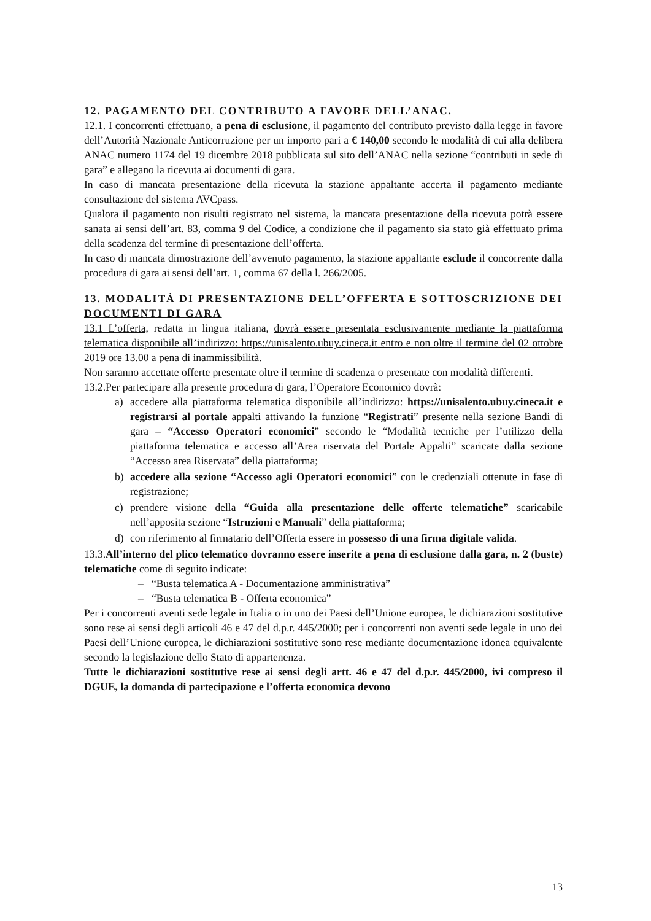12. PAGAMENTO DEL CONTRIBUTO A FAVORE DELL’ANAC.
12.1. I concorrenti effettuano, a pena di esclusione, il pagamento del contributo previsto dalla legge in favore dell’Autorità Nazionale Anticorruzione per un importo pari a € 140,00 secondo le modalità di cui alla delibera ANAC numero 1174 del 19 dicembre 2018 pubblicata sul sito dell’ANAC nella sezione “contributi in sede di gara” e allegano la ricevuta ai documenti di gara.
In caso di mancata presentazione della ricevuta la stazione appaltante accerta il pagamento mediante consultazione del sistema AVCpass.
Qualora il pagamento non risulti registrato nel sistema, la mancata presentazione della ricevuta potrà essere sanata ai sensi dell’art. 83, comma 9 del Codice, a condizione che il pagamento sia stato già effettuato prima della scadenza del termine di presentazione dell’offerta.
In caso di mancata dimostrazione dell’avvenuto pagamento, la stazione appaltante esclude il concorrente dalla procedura di gara ai sensi dell’art. 1, comma 67 della l. 266/2005.
13. MODALITÀ DI PRESENTAZIONE DELL’OFFERTA E SOTTOSCRIZIONE DEI DOCUMENTI DI GARA
13.1 L’offerta, redatta in lingua italiana, dovrà essere presentata esclusivamente mediante la piattaforma telematica disponibile all’indirizzo: https://unisalento.ubuy.cineca.it entro e non oltre il termine del 02 ottobre 2019 ore 13.00 a pena di inammissibilità.
Non saranno accettate offerte presentate oltre il termine di scadenza o presentate con modalità differenti.
13.2.Per partecipare alla presente procedura di gara, l’Operatore Economico dovrà:
a) accedere alla piattaforma telematica disponibile all’indirizzo: https://unisalento.ubuy.cineca.it e registrarsi al portale appalti attivando la funzione “Registrati” presente nella sezione Bandi di gara – “Accesso Operatori economici” secondo le “Modalità tecniche per l’utilizzo della piattaforma telematica e accesso all’Area riservata del Portale Appalti” scaricate dalla sezione “Accesso area Riservata” della piattaforma;
b) accedere alla sezione “Accesso agli Operatori economici” con le credenziali ottenute in fase di registrazione;
c) prendere visione della “Guida alla presentazione delle offerte telematiche” scaricabile nell’apposita sezione “Istruzioni e Manuali” della piattaforma;
d) con riferimento al firmatario dell’Offerta essere in possesso di una firma digitale valida.
13.3.All’interno del plico telematico dovranno essere inserite a pena di esclusione dalla gara, n. 2 (buste) telematiche come di seguito indicate:
– “Busta telematica A - Documentazione amministrativa”
– “Busta telematica B - Offerta economica”
Per i concorrenti aventi sede legale in Italia o in uno dei Paesi dell’Unione europea, le dichiarazioni sostitutive sono rese ai sensi degli articoli 46 e 47 del d.p.r. 445/2000; per i concorrenti non aventi sede legale in uno dei Paesi dell’Unione europea, le dichiarazioni sostitutive sono rese mediante documentazione idonea equivalente secondo la legislazione dello Stato di appartenenza.
Tutte le dichiarazioni sostitutive rese ai sensi degli artt. 46 e 47 del d.p.r. 445/2000, ivi compreso il DGUE, la domanda di partecipazione e l’offerta economica devono
13